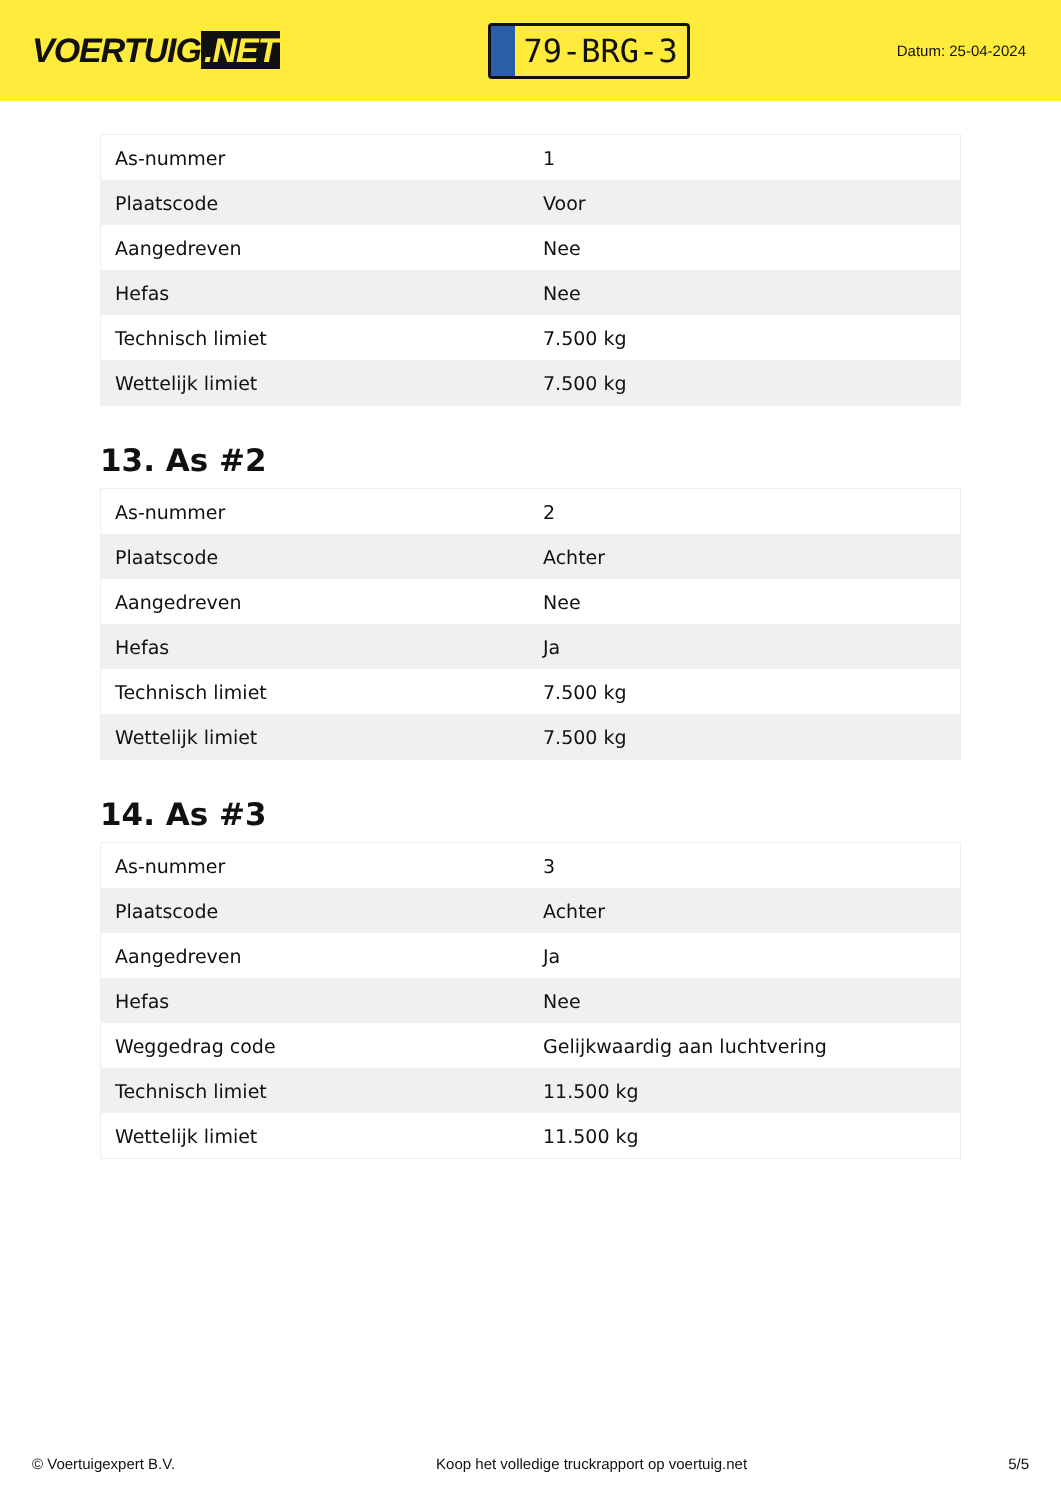VOERTUIG.NET
79-BRG-3
Datum: 25-04-2024
| As-nummer | 1 |
| Plaatscode | Voor |
| Aangedreven | Nee |
| Hefas | Nee |
| Technisch limiet | 7.500 kg |
| Wettelijk limiet | 7.500 kg |
13. As #2
| As-nummer | 2 |
| Plaatscode | Achter |
| Aangedreven | Nee |
| Hefas | Ja |
| Technisch limiet | 7.500 kg |
| Wettelijk limiet | 7.500 kg |
14. As #3
| As-nummer | 3 |
| Plaatscode | Achter |
| Aangedreven | Ja |
| Hefas | Nee |
| Weggedrag code | Gelijkwaardig aan luchtvering |
| Technisch limiet | 11.500 kg |
| Wettelijk limiet | 11.500 kg |
© Voertuigexpert B.V. Koop het volledige truckrapport op voertuig.net 5/5